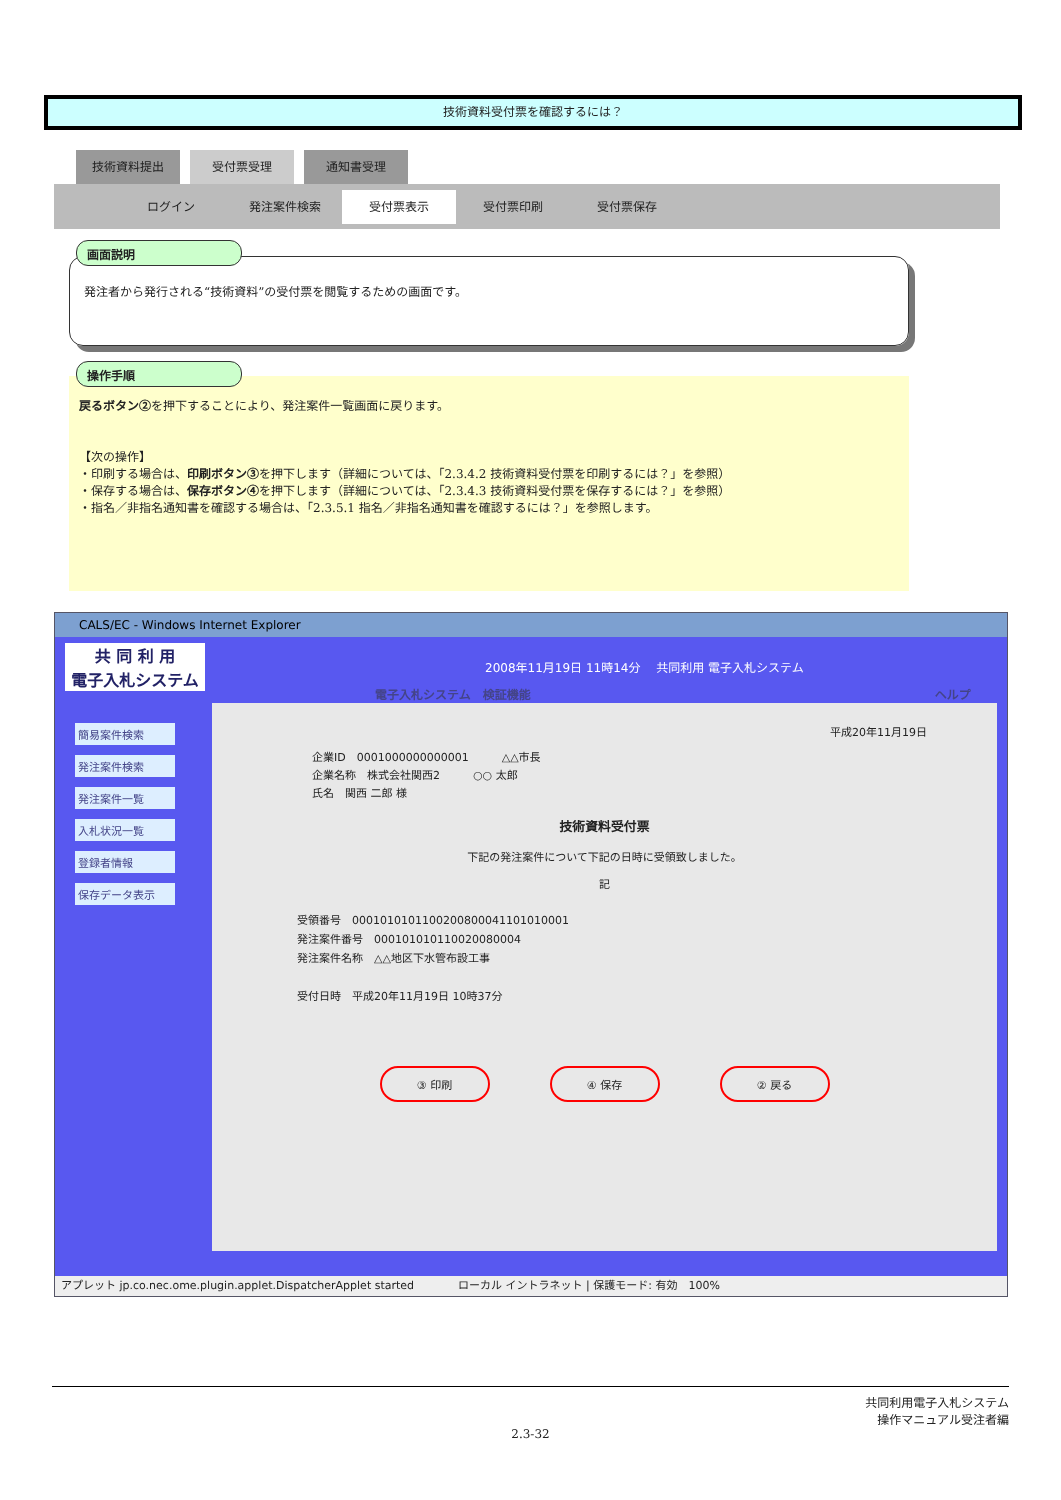技術資料受付票を確認するには？
技術資料提出 受付票受理 通知書受理
ログイン 発注案件検索 受付票表示 受付票印刷 受付票保存
発注者から発行される“技術資料”の受付票を閲覧するための画面です。
画面説明
戻るボタン②を押下することにより、発注案件一覧画面に戻ります。
【次の操作】
・印刷する場合は、印刷ボタン③を押下します（詳細については、「2.3.4.2 技術資料受付票を印刷するには？」を参照）
・保存する場合は、保存ボタン④を押下します（詳細については、「2.3.4.3 技術資料受付票を保存するには？」を参照）
・指名／非指名通知書を確認する場合は、「2.3.5.1 指名／非指名通知書を確認するには？」を参照します。
操作手順
CALS/EC - Windows Internet Explorer
共 同 利 用
電子入札システム
2008年11月19日 11時14分 　共同利用 電子入札システム
電子入札システム　検証機能 ヘルプ
簡易案件検索
発注案件検索
発注案件一覧
入札状況一覧
登録者情報
保存データ表示
平成20年11月19日
企業ID　0001000000000001　　　△△市長
企業名称　株式会社関西2　　　○○ 太郎
氏名　関西 二郎 様
技術資料受付票
下記の発注案件について下記の日時に受領致しました。
記
受領番号　0001010101100200800041101010001
発注案件番号　000101010110020080004
発注案件名称　△△地区下水管布設工事
受付日時　平成20年11月19日 10時37分
③ 印刷 ④ 保存 ② 戻る
アプレット jp.co.nec.ome.plugin.applet.DispatcherApplet started　　　　ローカル イントラネット | 保護モード: 有効　100%
共同利用電子入札システム
操作マニュアル受注者編
2.3-32